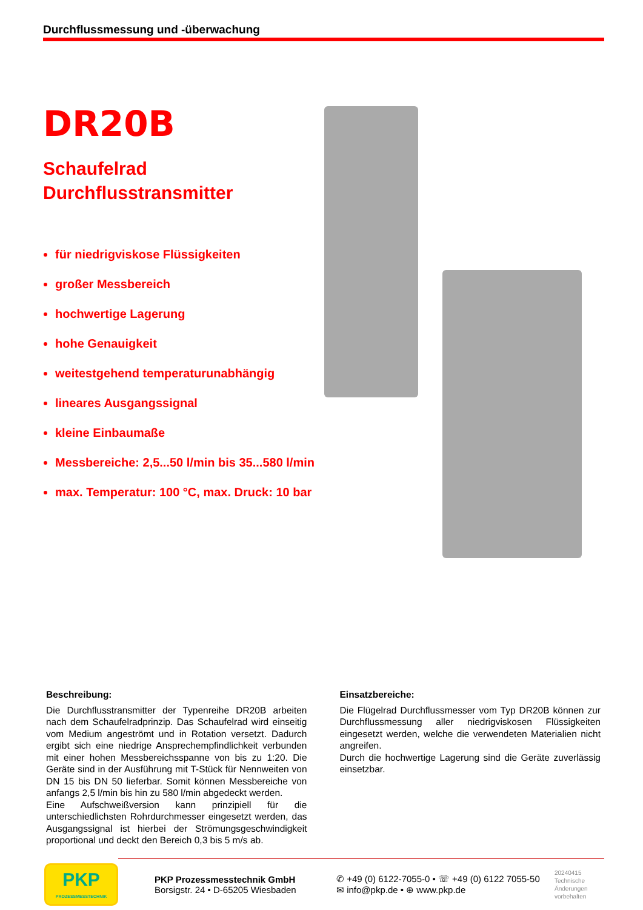Durchflussmessung und -überwachung
DR20B
Schaufelrad
Durchflusstransmitter
für niedrigviskose Flüssigkeiten
großer Messbereich
hochwertige Lagerung
hohe Genauigkeit
weitestgehend temperaturunabhängig
lineares Ausgangssignal
kleine Einbaumaße
Messbereiche: 2,5...50 l/min bis 35...580 l/min
max. Temperatur: 100 °C, max. Druck: 10 bar
Beschreibung:
Die Durchflusstransmitter der Typenreihe DR20B arbeiten nach dem Schaufelradprinzip. Das Schaufelrad wird einseitig vom Medium angeströmt und in Rotation versetzt. Dadurch ergibt sich eine niedrige Ansprechempfindlichkeit verbunden mit einer hohen Messbereichsspanne von bis zu 1:20. Die Geräte sind in der Ausführung mit T-Stück für Nennweiten von DN 15 bis DN 50 lieferbar. Somit können Messbereiche von anfangs 2,5 l/min bis hin zu 580 l/min abgedeckt werden.
Eine Aufschweißversion kann prinzipiell für die unterschiedlichsten Rohrdurchmesser eingesetzt werden, das Ausgangssignal ist hierbei der Strömungsgeschwindigkeit proportional und deckt den Bereich 0,3 bis 5 m/s ab.
Einsatzbereiche:
Die Flügelrad Durchflussmesser vom Typ DR20B können zur Durchflussmessung aller niedrigviskosen Flüssigkeiten eingesetzt werden, welche die verwendeten Materialien nicht angreifen.
Durch die hochwertige Lagerung sind die Geräte zuverlässig einsetzbar.
PKP
PROZESSMESSTECHNIK
PKP Prozessmesstechnik GmbH
Borsigstr. 24 • D-65205 Wiesbaden
✆ +49 (0) 6122-7055-0 • ☏ +49 (0) 6122 7055-50
✉ info@pkp.de • ⊕ www.pkp.de
20240415
Technische
Änderungen
vorbehalten